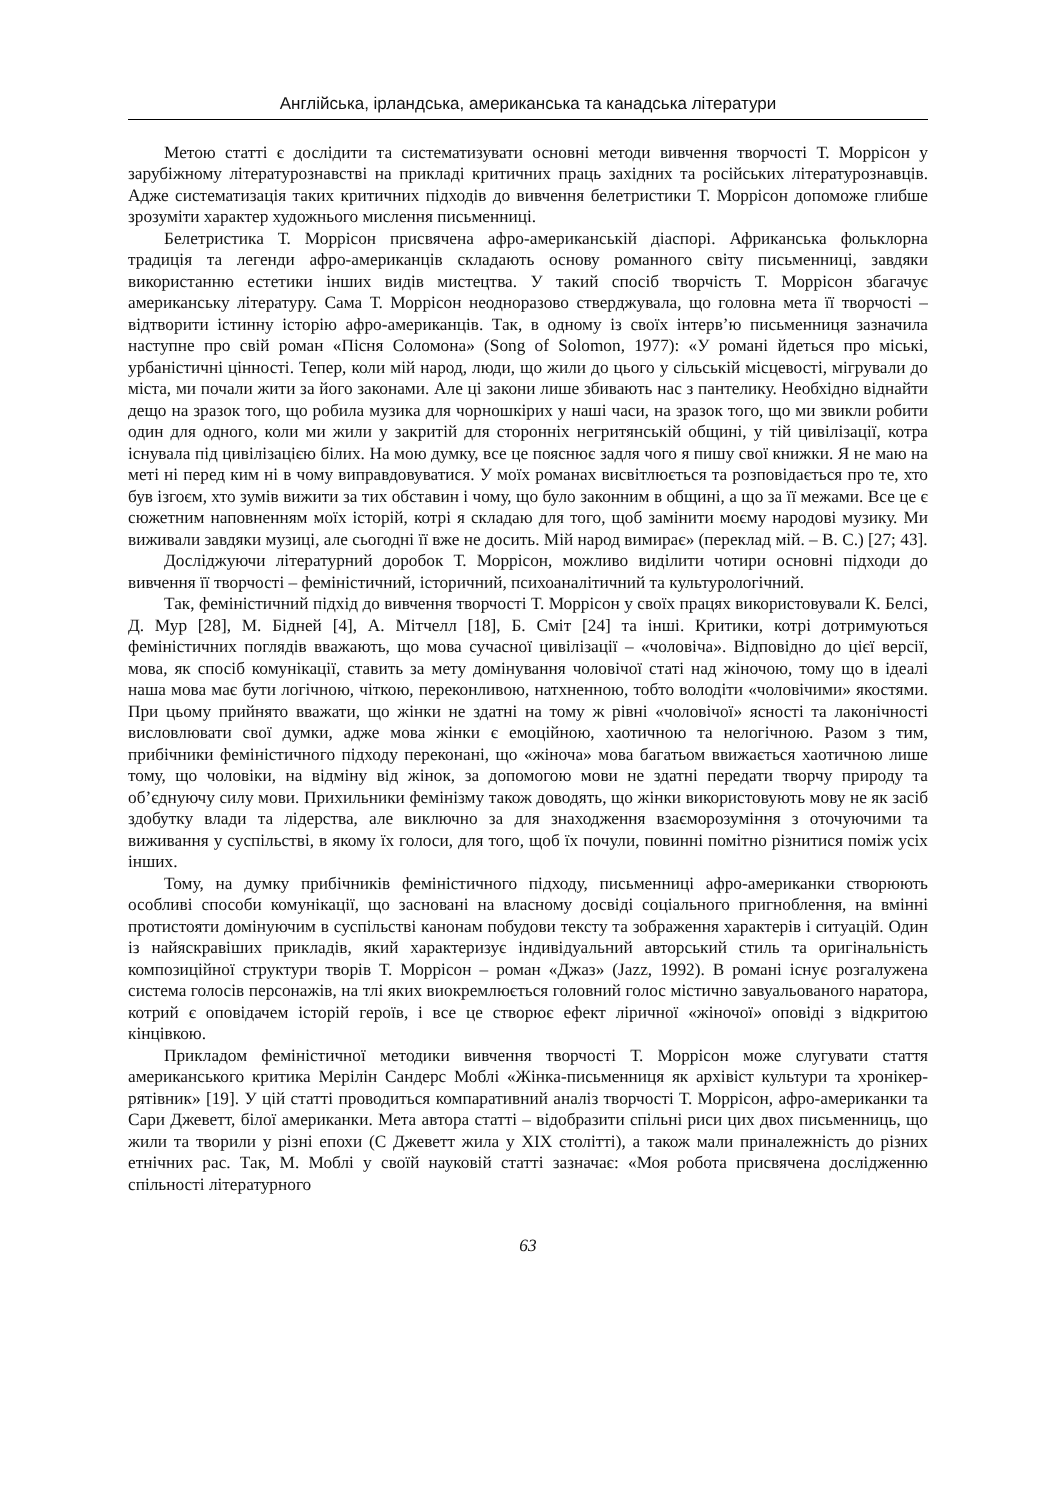Англійська, ірландська, американська та канадська літератури
Метою статті є дослідити та систематизувати основні методи вивчення творчості Т. Моррісон у зарубіжному літературознавстві на прикладі критичних праць західних та російських літературознавців. Адже систематизація таких критичних підходів до вивчення белетристики Т. Моррісон допоможе глибше зрозуміти характер художнього мислення письменниці.
Белетристика Т. Моррісон присвячена афро-американській діаспорі. Африканська фольклорна традиція та легенди афро-американців складають основу романного світу письменниці, завдяки використанню естетики інших видів мистецтва. У такий спосіб творчість Т. Моррісон збагачує американську літературу. Сама Т. Моррісон неодноразово стверджувала, що головна мета її творчості – відтворити істинну історію афро-американців. Так, в одному із своїх інтерв’ю письменниця зазначила наступне про свій роман «Пісня Соломона» (Song of Solomon, 1977): «У романі йдеться про міські, урбаністичні цінності. Тепер, коли мій народ, люди, що жили до цього у сільській місцевості, мігрували до міста, ми почали жити за його законами. Але ці закони лише збивають нас з пантелику. Необхідно віднайти дещо на зразок того, що робила музика для чорношкірих у наші часи, на зразок того, що ми звикли робити один для одного, коли ми жили у закритій для сторонніх негритянській общині, у тій цивілізації, котра існувала під цивілізацією білих. На мою думку, все це пояснює задля чого я пишу свої книжки. Я не маю на меті ні перед ким ні в чому виправдовуватися. У моїх романах висвітлюється та розповідається про те, хто був ізгоєм, хто зумів вижити за тих обставин і чому, що було законним в общині, а що за її межами. Все це є сюжетним наповненням моїх історій, котрі я складаю для того, щоб замінити моєму народові музику. Ми виживали завдяки музиці, але сьогодні її вже не досить. Мій народ вимирає» (переклад мій. – В. С.) [27; 43].
Досліджуючи літературний доробок Т. Моррісон, можливо виділити чотири основні підходи до вивчення її творчості – феміністичний, історичний, психоаналітичний та культурологічний.
Так, феміністичний підхід до вивчення творчості Т. Моррісон у своїх працях використовували К. Белсі, Д. Мур [28], М. Бідней [4], А. Мітчелл [18], Б. Сміт [24] та інші. Критики, котрі дотримуються феміністичних поглядів вважають, що мова сучасної цивілізації – «чоловіча». Відповідно до цієї версії, мова, як спосіб комунікації, ставить за мету домінування чоловічої статі над жіночою, тому що в ідеалі наша мова має бути логічною, чіткою, переконливою, натхненною, тобто володіти «чоловічими» якостями. При цьому прийнято вважати, що жінки не здатні на тому ж рівні «чоловічої» ясності та лаконічності висловлювати свої думки, адже мова жінки є емоційною, хаотичною та нелогічною. Разом з тим, прибічники феміністичного підходу переконані, що «жіноча» мова багатьом ввижається хаотичною лише тому, що чоловіки, на відміну від жінок, за допомогою мови не здатні передати творчу природу та об’єднуючу силу мови. Прихильники фемінізму також доводять, що жінки використовують мову не як засіб здобутку влади та лідерства, але виключно за для знаходження взаєморозуміння з оточуючими та виживання у суспільстві, в якому їх голоси, для того, щоб їх почули, повинні помітно різнитися поміж усіх інших.
Тому, на думку прибічників феміністичного підходу, письменниці афро-американки створюють особливі способи комунікації, що засновані на власному досвіді соціального пригноблення, на вмінні протистояти домінуючим в суспільстві канонам побудови тексту та зображення характерів і ситуацій. Один із найяскравіших прикладів, який характеризує індивідуальний авторський стиль та оригінальність композиційної структури творів Т. Моррісон – роман «Джаз» (Jazz, 1992). В романі існує розгалужена система голосів персонажів, на тлі яких виокремлюється головний голос містично завуальованого наратора, котрий є оповідачем історій героїв, і все це створює ефект ліричної «жіночої» оповіді з відкритою кінцівкою.
Прикладом феміністичної методики вивчення творчості Т. Моррісон може слугувати стаття американського критика Мерілін Сандерс Моблі «Жінка-письменниця як архівіст культури та хронікер-рятівник» [19]. У цій статті проводиться компаративний аналіз творчості Т. Моррісон, афро-американки та Сари Джеветт, білої американки. Мета автора статті – відобразити спільні риси цих двох письменниць, що жили та творили у різні епохи (С Джеветт жила у XIX столітті), а також мали приналежність до різних етнічних рас. Так, М. Моблі у своїй науковій статті зазначає: «Моя робота присвячена дослідженню спільності літературного
63